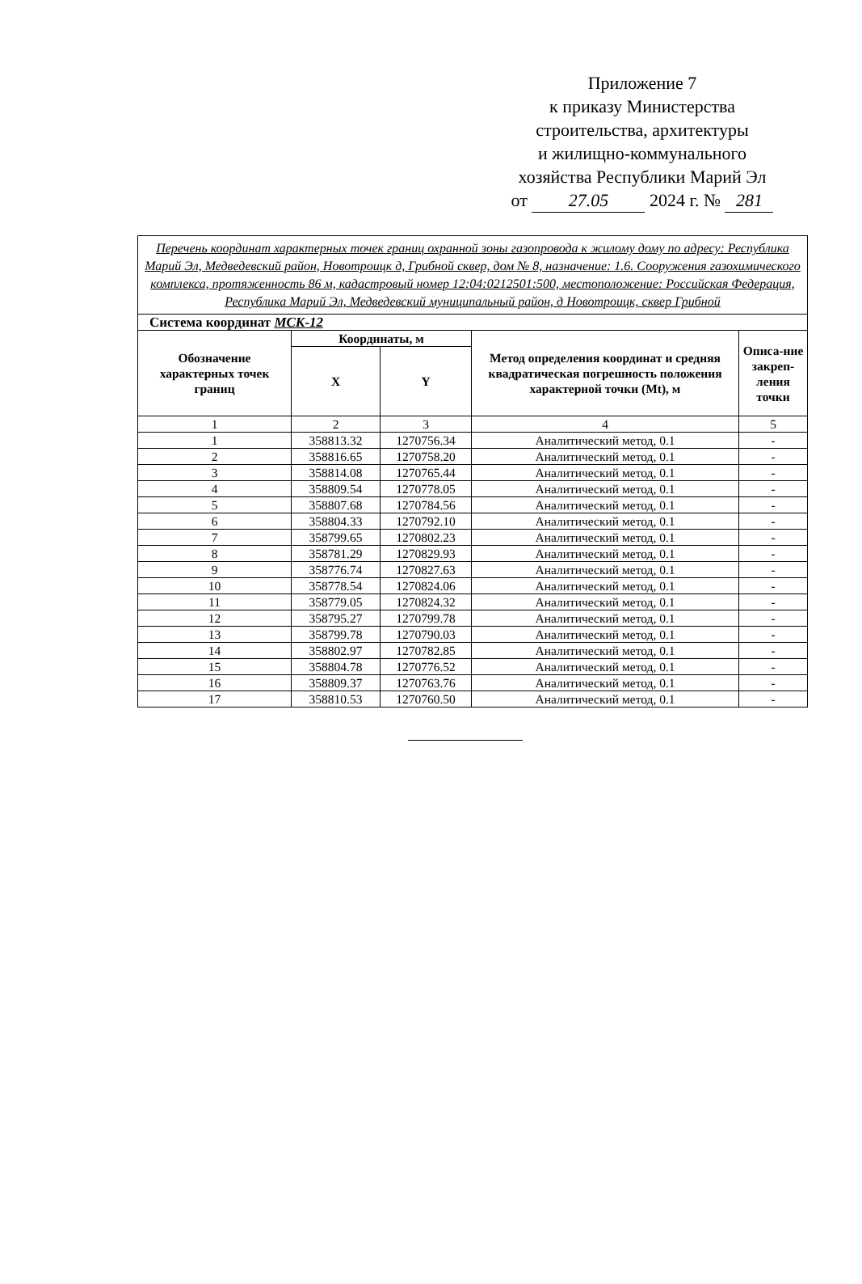Приложение 7
к приказу Министерства
строительства, архитектуры
и жилищно-коммунального
хозяйства Республики Марий Эл
от 27.05 2024 г. № 281
| Перечень координат характерных точек границ охранной зоны газопровода к жилому дому по адресу: Республика Марий Эл, Медведевский район, Новотроицк д, Грибной сквер, дом № 8, назначение: 1.6. Сооружения газохимического комплекса, протяженность 86 м, кадастровый номер 12:04:0212501:500, местоположение: Российская Федерация, Республика Марий Эл, Медведевский муниципальный район, д Новотроицк, сквер Грибной | | | | |
| Система координат МСК-12 | | | | |
| Обозначение характерных точек границ | Координаты, м | | Метод определения координат и средняя квадратическая погрешность положения характерной точки (Mt), м | Описа-ние закреп-ления точки |
| | X | Y | | |
| 1 | 2 | 3 | 4 | 5 |
| 1 | 358813.32 | 1270756.34 | Аналитический метод, 0.1 | - |
| 2 | 358816.65 | 1270758.20 | Аналитический метод, 0.1 | - |
| 3 | 358814.08 | 1270765.44 | Аналитический метод, 0.1 | - |
| 4 | 358809.54 | 1270778.05 | Аналитический метод, 0.1 | - |
| 5 | 358807.68 | 1270784.56 | Аналитический метод, 0.1 | - |
| 6 | 358804.33 | 1270792.10 | Аналитический метод, 0.1 | - |
| 7 | 358799.65 | 1270802.23 | Аналитический метод, 0.1 | - |
| 8 | 358781.29 | 1270829.93 | Аналитический метод, 0.1 | - |
| 9 | 358776.74 | 1270827.63 | Аналитический метод, 0.1 | - |
| 10 | 358778.54 | 1270824.06 | Аналитический метод, 0.1 | - |
| 11 | 358779.05 | 1270824.32 | Аналитический метод, 0.1 | - |
| 12 | 358795.27 | 1270799.78 | Аналитический метод, 0.1 | - |
| 13 | 358799.78 | 1270790.03 | Аналитический метод, 0.1 | - |
| 14 | 358802.97 | 1270782.85 | Аналитический метод, 0.1 | - |
| 15 | 358804.78 | 1270776.52 | Аналитический метод, 0.1 | - |
| 16 | 358809.37 | 1270763.76 | Аналитический метод, 0.1 | - |
| 17 | 358810.53 | 1270760.50 | Аналитический метод, 0.1 | - |